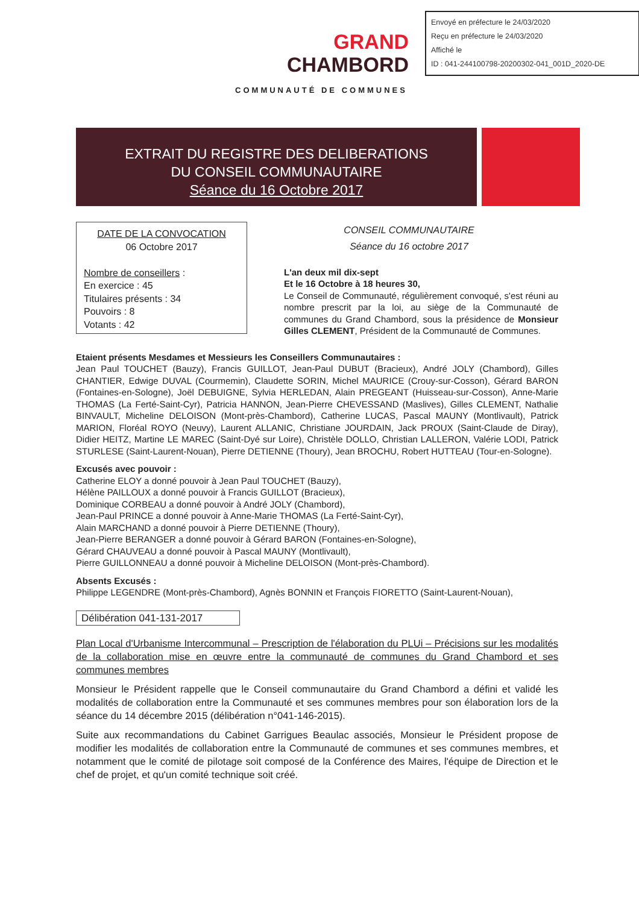Envoyé en préfecture le 24/03/2020
Reçu en préfecture le 24/03/2020
Affiché le
ID : 041-244100798-20200302-041_001D_2020-DE
GRAND
CHAMBORD
COMMUNAUTÉ DE COMMUNES
EXTRAIT DU REGISTRE DES DELIBERATIONS
DU CONSEIL COMMUNAUTAIRE
Séance du 16 Octobre 2017
DATE DE LA CONVOCATION
06 Octobre 2017
Nombre de conseillers :
En exercice : 45
Titulaires présents : 34
Pouvoirs : 8
Votants : 42
CONSEIL COMMUNAUTAIRE
Séance du 16 octobre 2017
L'an deux mil dix-sept
Et le 16 Octobre à 18 heures 30,
Le Conseil de Communauté, régulièrement convoqué, s'est réuni au nombre prescrit par la loi, au siège de la Communauté de communes du Grand Chambord, sous la présidence de Monsieur Gilles CLEMENT, Président de la Communauté de Communes.
Etaient présents Mesdames et Messieurs les Conseillers Communautaires :
Jean Paul TOUCHET (Bauzy), Francis GUILLOT, Jean-Paul DUBUT (Bracieux), André JOLY (Chambord), Gilles CHANTIER, Edwige DUVAL (Courmemin), Claudette SORIN, Michel MAURICE (Crouy-sur-Cosson), Gérard BARON (Fontaines-en-Sologne), Joël DEBUIGNE, Sylvia HERLEDAN, Alain PREGEANT (Huisseau-sur-Cosson), Anne-Marie THOMAS (La Ferté-Saint-Cyr), Patricia HANNON, Jean-Pierre CHEVESSAND (Maslives), Gilles CLEMENT, Nathalie BINVAULT, Micheline DELOISON (Mont-près-Chambord), Catherine LUCAS, Pascal MAUNY (Montlivault), Patrick MARION, Floréal ROYO (Neuvy), Laurent ALLANIC, Christiane JOURDAIN, Jack PROUX (Saint-Claude de Diray), Didier HEITZ, Martine LE MAREC (Saint-Dyé sur Loire), Christèle DOLLO, Christian LALLERON, Valérie LODI, Patrick STURLESE (Saint-Laurent-Nouan), Pierre DETIENNE (Thoury), Jean BROCHU, Robert HUTTEAU (Tour-en-Sologne).
Excusés avec pouvoir :
Catherine ELOY a donné pouvoir à Jean Paul TOUCHET (Bauzy),
Hélène PAILLOUX a donné pouvoir à Francis GUILLOT (Bracieux),
Dominique CORBEAU a donné pouvoir à André JOLY (Chambord),
Jean-Paul PRINCE a donné pouvoir à Anne-Marie THOMAS (La Ferté-Saint-Cyr),
Alain MARCHAND a donné pouvoir à Pierre DETIENNE (Thoury),
Jean-Pierre BERANGER a donné pouvoir à Gérard BARON (Fontaines-en-Sologne),
Gérard CHAUVEAU a donné pouvoir à Pascal MAUNY (Montlivault),
Pierre GUILLONNEAU a donné pouvoir à Micheline DELOISON (Mont-près-Chambord).
Absents Excusés :
Philippe LEGENDRE (Mont-près-Chambord), Agnès BONNIN et François FIORETTO (Saint-Laurent-Nouan),
Délibération 041-131-2017
Plan Local d'Urbanisme Intercommunal – Prescription de l'élaboration du PLUi – Précisions sur les modalités de la collaboration mise en œuvre entre la communauté de communes du Grand Chambord et ses communes membres
Monsieur le Président rappelle que le Conseil communautaire du Grand Chambord a défini et validé les modalités de collaboration entre la Communauté et ses communes membres pour son élaboration lors de la séance du 14 décembre 2015 (délibération n°041-146-2015).
Suite aux recommandations du Cabinet Garrigues Beaulac associés, Monsieur le Président propose de modifier les modalités de collaboration entre la Communauté de communes et ses communes membres, et notamment que le comité de pilotage soit composé de la Conférence des Maires, l'équipe de Direction et le chef de projet, et qu'un comité technique soit créé.